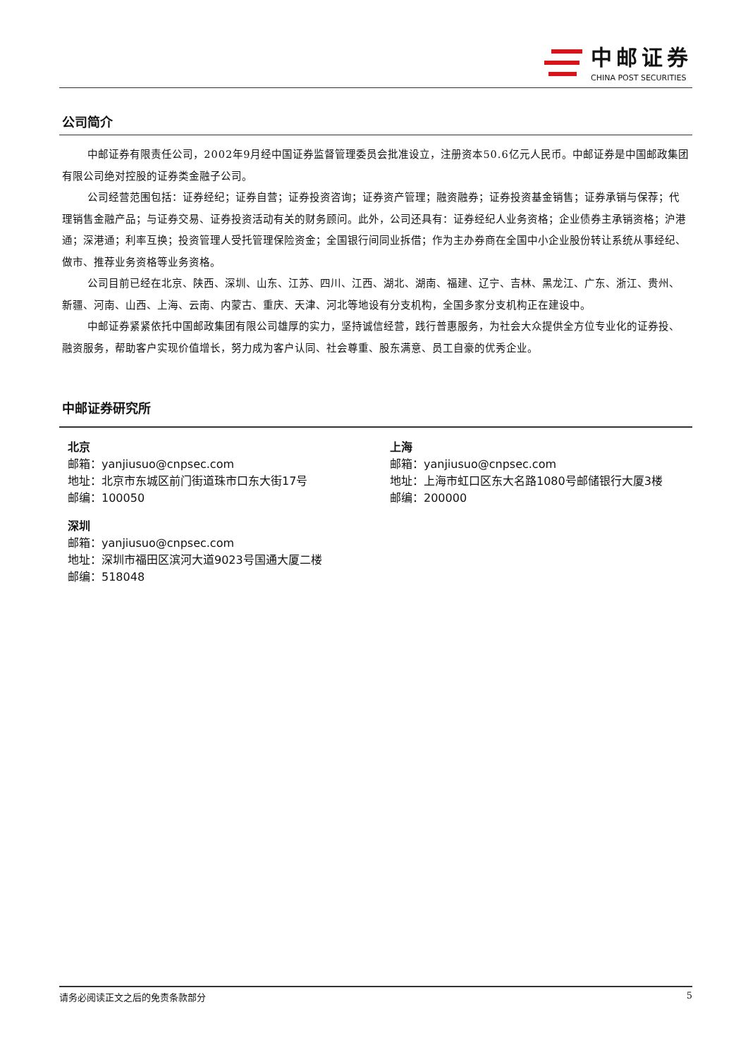中邮证券
CHINA POST SECURITIES
公司简介
中邮证券有限责任公司，2002年9月经中国证券监督管理委员会批准设立，注册资本50.6亿元人民币。中邮证券是中国邮政集团有限公司绝对控股的证券类金融子公司。
公司经营范围包括：证券经纪；证券自营；证券投资咨询；证券资产管理；融资融券；证券投资基金销售；证券承销与保荐；代理销售金融产品；与证券交易、证券投资活动有关的财务顾问。此外，公司还具有：证券经纪人业务资格；企业债券主承销资格；沪港通；深港通；利率互换；投资管理人受托管理保险资金；全国银行间同业拆借；作为主办券商在全国中小企业股份转让系统从事经纪、做市、推荐业务资格等业务资格。
公司目前已经在北京、陕西、深圳、山东、江苏、四川、江西、湖北、湖南、福建、辽宁、吉林、黑龙江、广东、浙江、贵州、新疆、河南、山西、上海、云南、内蒙古、重庆、天津、河北等地设有分支机构，全国多家分支机构正在建设中。
中邮证券紧紧依托中国邮政集团有限公司雄厚的实力，坚持诚信经营，践行普惠服务，为社会大众提供全方位专业化的证券投、融资服务，帮助客户实现价值增长，努力成为客户认同、社会尊重、股东满意、员工自豪的优秀企业。
中邮证券研究所
北京
邮箱：yanjiusuo@cnpsec.com
地址：北京市东城区前门街道珠市口东大街17号
邮编：100050
上海
邮箱：yanjiusuo@cnpsec.com
地址：上海市虹口区东大名路1080号邮储银行大厦3楼
邮编：200000
深圳
邮箱：yanjiusuo@cnpsec.com
地址：深圳市福田区滨河大道9023号国通大厦二楼
邮编：518048
请务必阅读正文之后的免责条款部分 5